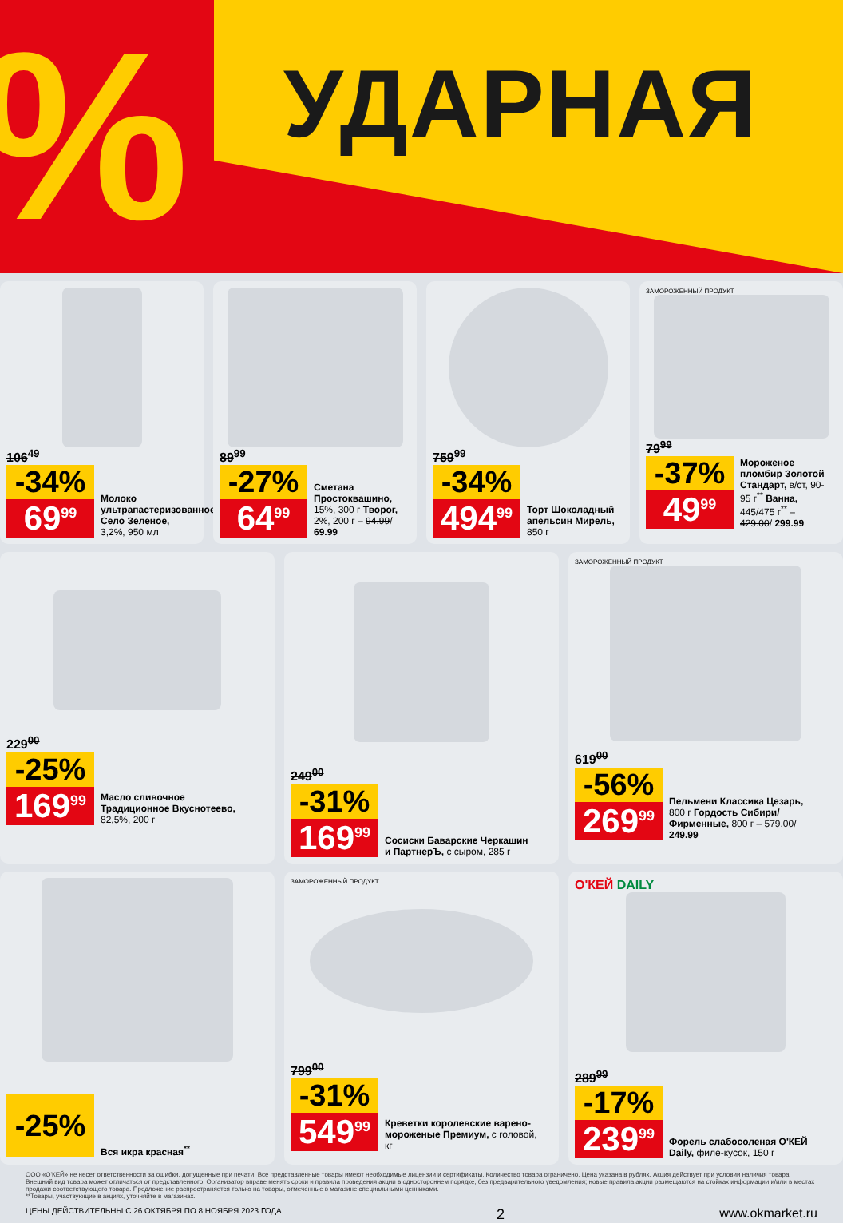% УДАРНАЯ
106<sup>49</sup>
-34%
69<sup>99</sup>
Молоко ультрапастеризованное Село Зеленое, 3,2%, 950 мл
89<sup>99</sup>
-27%
64<sup>99</sup>
Сметана Простоквашино, 15%, 300 г Творог, 2%, 200 г – 94.99/ 69.99
759<sup>99</sup>
-34%
494<sup>99</sup>
Торт Шоколадный апельсин Мирель, 850 г
ЗАМОРОЖЕННЫЙ ПРОДУКТ
79<sup>99</sup>
-37%
49<sup>99</sup>
Мороженое пломбир Золотой Стандарт, в/ст, 90-95 г<sup>**</sup> Ванна, 445/475 г<sup>**</sup> – 429.00/ 299.99
229<sup>00</sup>
-25%
169<sup>99</sup>
Масло сливочное Традиционное Вкуснотеево, 82,5%, 200 г
249<sup>00</sup>
-31%
169<sup>99</sup>
Сосиски Баварские Черкашин и ПартнерЪ, с сыром, 285 г
ЗАМОРОЖЕННЫЙ ПРОДУКТ
619<sup>00</sup>
-56%
269<sup>99</sup>
Пельмени Классика Цезарь, 800 г Гордость Сибири/Фирменные, 800 г – 579.00/ 249.99
-25%
Вся икра красная<sup>**</sup>
ЗАМОРОЖЕННЫЙ ПРОДУКТ
799<sup>00</sup>
-31%
549<sup>99</sup>
Креветки королевские варено-мороженые Премиум, с головой, кг
О'КЕЙ DAILY
289<sup>99</sup>
-17%
239<sup>99</sup>
Форель слабосоленая О'КЕЙ Daily, филе-кусок, 150 г
ООО «О'КЕЙ» не несет ответственности за ошибки, допущенные при печати. Все представленные товары имеют необходимые лицензии и сертификаты. Количество товара ограничено. Цена указана в рублях. Акция действует при условии наличия товара. Внешний вид товара может отличаться от представленного. Организатор вправе менять сроки и правила проведения акции в одностороннем порядке, без предварительного уведомления; новые правила акции размещаются на стойках информации и/или в местах продажи соответствующего товара. Предложение распространяется только на товары, отмеченные в магазине специальными ценниками.
**Товары, участвующие в акциях, уточняйте в магазинах.
ЦЕНЫ ДЕЙСТВИТЕЛЬНЫ С 26 ОКТЯБРЯ ПО 8 НОЯБРЯ 2023 ГОДА 2 www.okmarket.ru